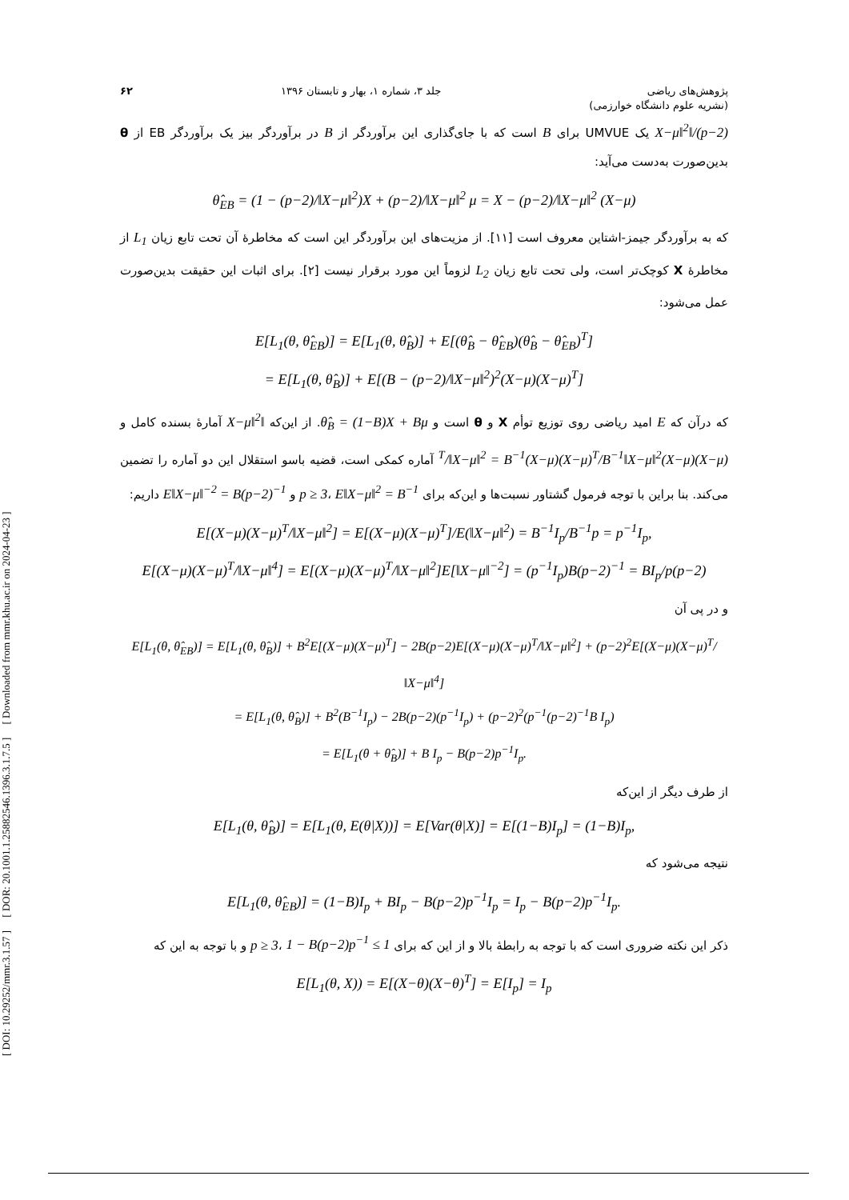[ DOI: 10.29252/mmr.3.1.57 ] [ DOR: 20.1001.1.25882546.1396.3.1.7.5 ] [ Downloaded from mmr.khu.ac.ir on 2024-04-23 ]
پژوهش‌های ریاضی
(نشریه علوم دانشگاه خوارزمی) جلد ۳، شماره ۱، بهار و تابستان ۱۳۹۶ ۶۲
(p−2)/‖X−μ‖<sup>2</sup> یک UMVUE برای B است که با جای‌گذاری این برآوردگر از B در برآوردگر بیز یک برآوردگر EB از θ بدین‌صورت به‌دست می‌آید:
θ̂<sub>EB</sub> = (1 − (p−2)/‖X−μ‖<sup>2</sup>)X + (p−2)/‖X−μ‖<sup>2</sup> μ = X − (p−2)/‖X−μ‖<sup>2</sup> (X−μ)
که به برآوردگر جیمز-اشتاین معروف است [۱۱]. از مزیت‌های این برآوردگر این است که مخاطرهٔ آن تحت تابع زیان L<sub>1</sub> از مخاطرهٔ X کوچک‌تر است، ولی تحت تابع زیان L<sub>2</sub> لزوماً این مورد برقرار نیست [۲]. برای اثبات این حقیقت بدین‌صورت عمل می‌شود:
E[L<sub>1</sub>(θ, θ̂<sub>EB</sub>)] = E[L<sub>1</sub>(θ, θ̂<sub>B</sub>)] + E[(θ̂<sub>B</sub> − θ̂<sub>EB</sub>)(θ̂<sub>B</sub> − θ̂<sub>EB</sub>)<sup>T</sup>]
= E[L<sub>1</sub>(θ, θ̂<sub>B</sub>)] + E[(B − (p−2)/‖X−μ‖<sup>2</sup>)<sup>2</sup>(X−μ)(X−μ)<sup>T</sup>]
که درآن که E امید ریاضی روی توزیع توأم X و θ است و θ̂<sub>B</sub> = (1−B)X + Bμ. از این‌که ‖X−μ‖<sup>2</sup> آمارهٔ بسنده کامل و (X−μ)(X−μ)<sup>T</sup>/‖X−μ‖<sup>2</sup> = B<sup>−1</sup>(X−μ)(X−μ)<sup>T</sup>/B<sup>−1</sup>‖X−μ‖<sup>2</sup> آماره کمکی است، قضیه باسو استقلال این دو آماره را تضمین می‌کند. بنا براین با توجه فرمول گشتاور نسبت‌ها و این‌که برای p ≥ 3، E‖X−μ‖<sup>2</sup> = B<sup>−1</sup> و E‖X−μ‖<sup>−2</sup> = B(p−2)<sup>−1</sup> داریم:
E[(X−μ)(X−μ)<sup>T</sup>/‖X−μ‖<sup>2</sup>] = E[(X−μ)(X−μ)<sup>T</sup>]/E(‖X−μ‖<sup>2</sup>) = B<sup>−1</sup>I<sub>p</sub>/B<sup>−1</sup>p = p<sup>−1</sup>I<sub>p</sub>,
E[(X−μ)(X−μ)<sup>T</sup>/‖X−μ‖<sup>4</sup>] = E[(X−μ)(X−μ)<sup>T</sup>/‖X−μ‖<sup>2</sup>]E[‖X−μ‖<sup>−2</sup>] = (p<sup>−1</sup>I<sub>p</sub>)B(p−2)<sup>−1</sup> = BI<sub>p</sub>/p(p−2)
و در پی آن
E[L<sub>1</sub>(θ, θ̂<sub>EB</sub>)] = E[L<sub>1</sub>(θ, θ̂<sub>B</sub>)] + B<sup>2</sup>E[(X−μ)(X−μ)<sup>T</sup>] − 2B(p−2)E[(X−μ)(X−μ)<sup>T</sup>/‖X−μ‖<sup>2</sup>] + (p−2)<sup>2</sup>E[(X−μ)(X−μ)<sup>T</sup>/‖X−μ‖<sup>4</sup>]
= E[L<sub>1</sub>(θ, θ̂<sub>B</sub>)] + B<sup>2</sup>(B<sup>−1</sup>I<sub>p</sub>) − 2B(p−2)(p<sup>−1</sup>I<sub>p</sub>) + (p−2)<sup>2</sup>(p<sup>−1</sup>(p−2)<sup>−1</sup>B I<sub>p</sub>)
= E[L<sub>1</sub>(θ + θ̂<sub>B</sub>)] + B I<sub>p</sub> − B(p−2)p<sup>−1</sup>I<sub>p</sub>.
از طرف دیگر از این‌که
E[L<sub>1</sub>(θ, θ̂<sub>B</sub>)] = E[L<sub>1</sub>(θ, E(θ|X))] = E[Var(θ|X)] = E[(1−B)I<sub>p</sub>] = (1−B)I<sub>p</sub>,
نتیجه می‌شود که
E[L<sub>1</sub>(θ, θ̂<sub>EB</sub>)] = (1−B)I<sub>p</sub> + BI<sub>p</sub> − B(p−2)p<sup>−1</sup>I<sub>p</sub> = I<sub>p</sub> − B(p−2)p<sup>−1</sup>I<sub>p</sub>.
ذکر این نکته ضروری است که با توجه به رابطهٔ بالا و از این که برای p ≥ 3، 1 − B(p−2)p<sup>−1</sup> ≤ 1 و با توجه به این که
E[L<sub>1</sub>(θ, X)) = E[(X−θ)(X−θ)<sup>T</sup>] = E[I<sub>p</sub>] = I<sub>p</sub>